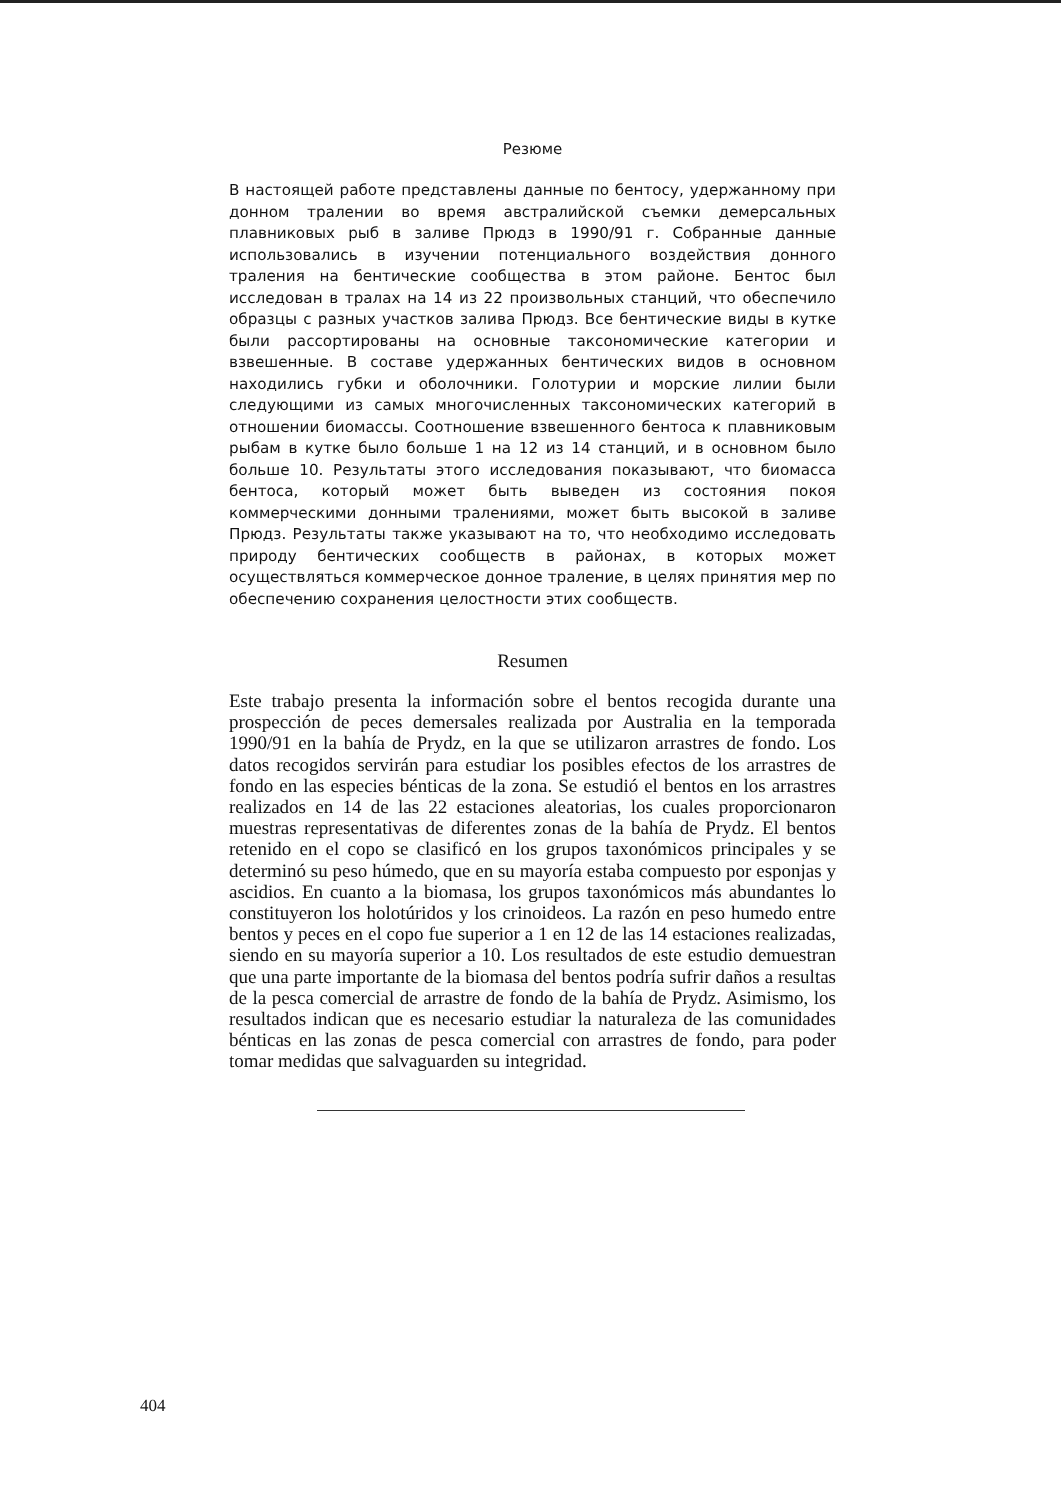Резюме
В настоящей работе представлены данные по бентосу, удержанному при донном тралении во время австралийской съемки демерсальных плавниковых рыб в заливе Прюдз в 1990/91 г. Собранные данные использовались в изучении потенциального воздействия донного траления на бентические сообщества в этом районе. Бентос был исследован в тралах на 14 из 22 произвольных станций, что обеспечило образцы с разных участков залива Прюдз. Все бентические виды в кутке были рассортированы на основные таксономические категории и взвешенные. В составе удержанных бентических видов в основном находились губки и оболочники. Голотурии и морские лилии были следующими из самых многочисленных таксономических категорий в отношении биомассы. Соотношение взвешенного бентоса к плавниковым рыбам в кутке было больше 1 на 12 из 14 станций, и в основном было больше 10. Результаты этого исследования показывают, что биомасса бентоса, который может быть выведен из состояния покоя коммерческими донными тралениями, может быть высокой в заливе Прюдз. Результаты также указывают на то, что необходимо исследовать природу бентических сообществ в районах, в которых может осуществляться коммерческое донное траление, в целях принятия мер по обеспечению сохранения целостности этих сообществ.
Resumen
Este trabajo presenta la información sobre el bentos recogida durante una prospección de peces demersales realizada por Australia en la temporada 1990/91 en la bahía de Prydz, en la que se utilizaron arrastres de fondo. Los datos recogidos servirán para estudiar los posibles efectos de los arrastres de fondo en las especies bénticas de la zona. Se estudió el bentos en los arrastres realizados en 14 de las 22 estaciones aleatorias, los cuales proporcionaron muestras representativas de diferentes zonas de la bahía de Prydz. El bentos retenido en el copo se clasificó en los grupos taxonómicos principales y se determinó su peso húmedo, que en su mayoría estaba compuesto por esponjas y ascidios. En cuanto a la biomasa, los grupos taxonómicos más abundantes lo constituyeron los holotúridos y los crinoideos. La razón en peso humedo entre bentos y peces en el copo fue superior a 1 en 12 de las 14 estaciones realizadas, siendo en su mayoría superior a 10. Los resultados de este estudio demuestran que una parte importante de la biomasa del bentos podría sufrir daños a resultas de la pesca comercial de arrastre de fondo de la bahía de Prydz. Asimismo, los resultados indican que es necesario estudiar la naturaleza de las comunidades bénticas en las zonas de pesca comercial con arrastres de fondo, para poder tomar medidas que salvaguarden su integridad.
404